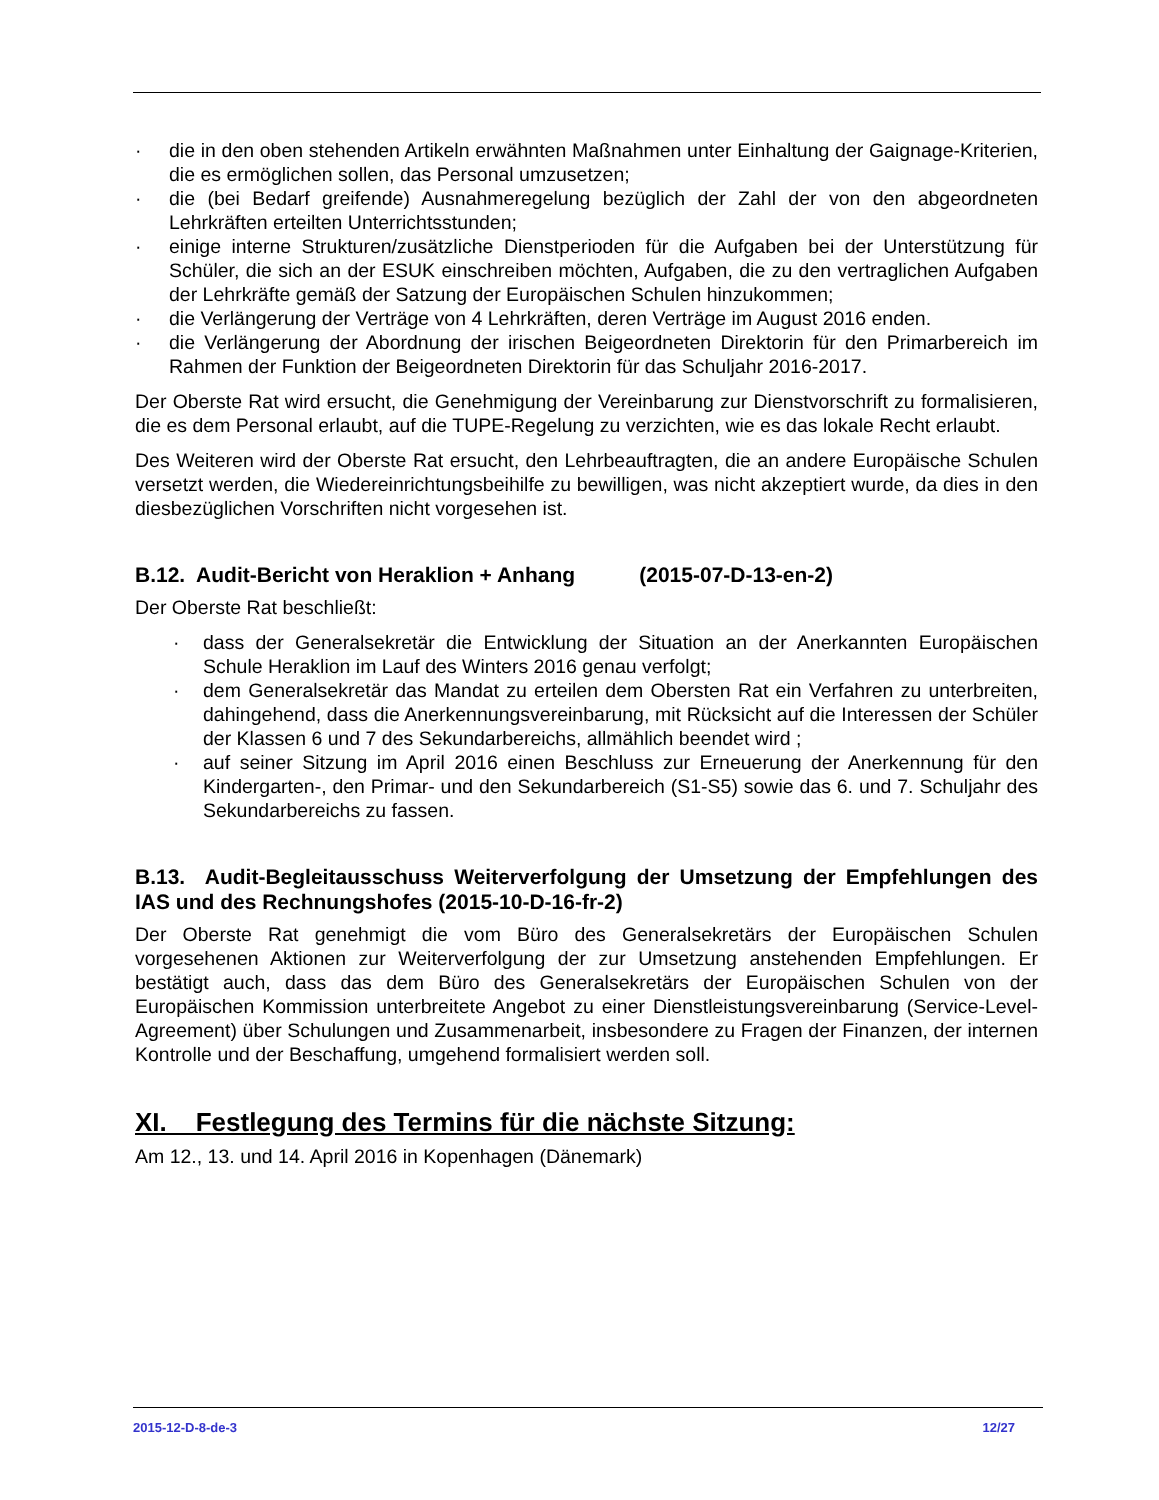· die in den oben stehenden Artikeln erwähnten Maßnahmen unter Einhaltung der Gaignage-Kriterien, die es ermöglichen sollen, das Personal umzusetzen;
· die (bei Bedarf greifende) Ausnahmeregelung bezüglich der Zahl der von den abgeordneten Lehrkräften erteilten Unterrichtsstunden;
· einige interne Strukturen/zusätzliche Dienstperioden für die Aufgaben bei der Unterstützung für Schüler, die sich an der ESUK einschreiben möchten, Aufgaben, die zu den vertraglichen Aufgaben der Lehrkräfte gemäß der Satzung der Europäischen Schulen hinzukommen;
· die Verlängerung der Verträge von 4 Lehrkräften, deren Verträge im August 2016 enden.
· die Verlängerung der Abordnung der irischen Beigeordneten Direktorin für den Primarbereich im Rahmen der Funktion der Beigeordneten Direktorin für das Schuljahr 2016-2017.
Der Oberste Rat wird ersucht, die Genehmigung der Vereinbarung zur Dienstvorschrift zu formalisieren, die es dem Personal erlaubt, auf die TUPE-Regelung zu verzichten, wie es das lokale Recht erlaubt.
Des Weiteren wird der Oberste Rat ersucht, den Lehrbeauftragten, die an andere Europäische Schulen versetzt werden, die Wiedereinrichtungsbeihilfe zu bewilligen, was nicht akzeptiert wurde, da dies in den diesbezüglichen Vorschriften nicht vorgesehen ist.
B.12. Audit-Bericht von Heraklion + Anhang (2015-07-D-13-en-2)
Der Oberste Rat beschließt:
· dass der Generalsekretär die Entwicklung der Situation an der Anerkannten Europäischen Schule Heraklion im Lauf des Winters 2016 genau verfolgt;
· dem Generalsekretär das Mandat zu erteilen dem Obersten Rat ein Verfahren zu unterbreiten, dahingehend, dass die Anerkennungsvereinbarung, mit Rücksicht auf die Interessen der Schüler der Klassen 6 und 7 des Sekundarbereichs, allmählich beendet wird ;
· auf seiner Sitzung im April 2016 einen Beschluss zur Erneuerung der Anerkennung für den Kindergarten-, den Primar- und den Sekundarbereich (S1-S5) sowie das 6. und 7. Schuljahr des Sekundarbereichs zu fassen.
B.13. Audit-Begleitausschuss Weiterverfolgung der Umsetzung der Empfehlungen des IAS und des Rechnungshofes (2015-10-D-16-fr-2)
Der Oberste Rat genehmigt die vom Büro des Generalsekretärs der Europäischen Schulen vorgesehenen Aktionen zur Weiterverfolgung der zur Umsetzung anstehenden Empfehlungen. Er bestätigt auch, dass das dem Büro des Generalsekretärs der Europäischen Schulen von der Europäischen Kommission unterbreitete Angebot zu einer Dienstleistungsvereinbarung (Service-Level-Agreement) über Schulungen und Zusammenarbeit, insbesondere zu Fragen der Finanzen, der internen Kontrolle und der Beschaffung, umgehend formalisiert werden soll.
XI. Festlegung des Termins für die nächste Sitzung:
Am 12., 13. und 14. April 2016 in Kopenhagen (Dänemark)
2015-12-D-8-de-3 12/27